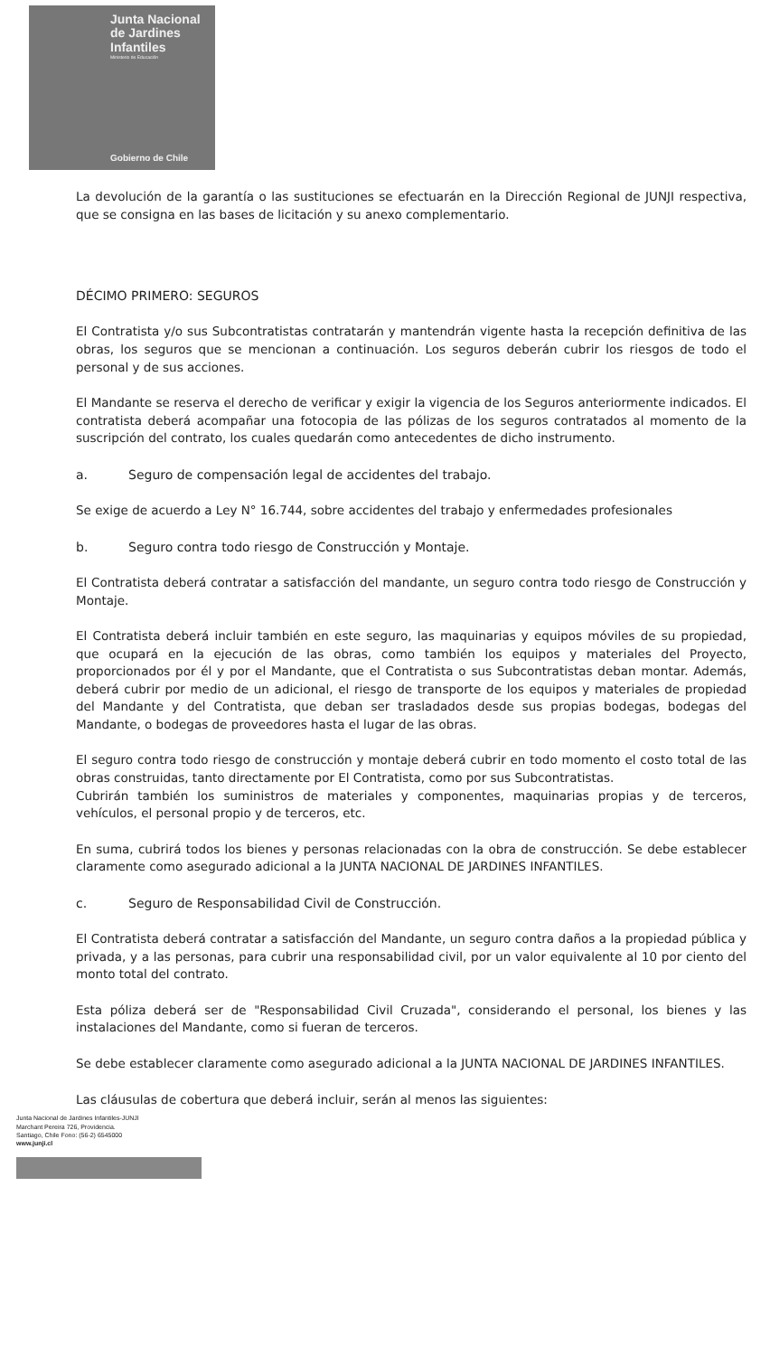Junta Nacional
de Jardines
Infantiles
Ministerio de Educación
Gobierno de Chile
La devolución de la garantía o las sustituciones se efectuarán en la Dirección Regional de JUNJI respectiva, que se consigna en las bases de licitación y su anexo complementario.
DÉCIMO PRIMERO: SEGUROS
El Contratista y/o sus Subcontratistas contratarán y mantendrán vigente hasta la recepción definitiva de las obras, los seguros que se mencionan a continuación. Los seguros deberán cubrir los riesgos de todo el personal y de sus acciones.
El Mandante se reserva el derecho de verificar y exigir la vigencia de los Seguros anteriormente indicados. El contratista deberá acompañar una fotocopia de las pólizas de los seguros contratados al momento de la suscripción del contrato, los cuales quedarán como antecedentes de dicho instrumento.
a. Seguro de compensación legal de accidentes del trabajo.
Se exige de acuerdo a Ley N° 16.744, sobre accidentes del trabajo y enfermedades profesionales
b. Seguro contra todo riesgo de Construcción y Montaje.
El Contratista deberá contratar a satisfacción del mandante, un seguro contra todo riesgo de Construcción y Montaje.
El Contratista deberá incluir también en este seguro, las maquinarias y equipos móviles de su propiedad, que ocupará en la ejecución de las obras, como también los equipos y materiales del Proyecto, proporcionados por él y por el Mandante, que el Contratista o sus Subcontratistas deban montar. Además, deberá cubrir por medio de un adicional, el riesgo de transporte de los equipos y materiales de propiedad del Mandante y del Contratista, que deban ser trasladados desde sus propias bodegas, bodegas del Mandante, o bodegas de proveedores hasta el lugar de las obras.
El seguro contra todo riesgo de construcción y montaje deberá cubrir en todo momento el costo total de las obras construidas, tanto directamente por El Contratista, como por sus Subcontratistas.
Cubrirán también los suministros de materiales y componentes, maquinarias propias y de terceros, vehículos, el personal propio y de terceros, etc.
En suma, cubrirá todos los bienes y personas relacionadas con la obra de construcción. Se debe establecer claramente como asegurado adicional a la JUNTA NACIONAL DE JARDINES INFANTILES.
c. Seguro de Responsabilidad Civil de Construcción.
El Contratista deberá contratar a satisfacción del Mandante, un seguro contra daños a la propiedad pública y privada, y a las personas, para cubrir una responsabilidad civil, por un valor equivalente al 10 por ciento del monto total del contrato.
Esta póliza deberá ser de "Responsabilidad Civil Cruzada", considerando el personal, los bienes y las instalaciones del Mandante, como si fueran de terceros.
Se debe establecer claramente como asegurado adicional a la JUNTA NACIONAL DE JARDINES INFANTILES.
Las cláusulas de cobertura que deberá incluir, serán al menos las siguientes:
Junta Nacional de Jardines Infantiles-JUNJI
Marchant Pereira 726, Providencia.
Santiago, Chile Fono: (56-2) 6545000
www.junji.cl